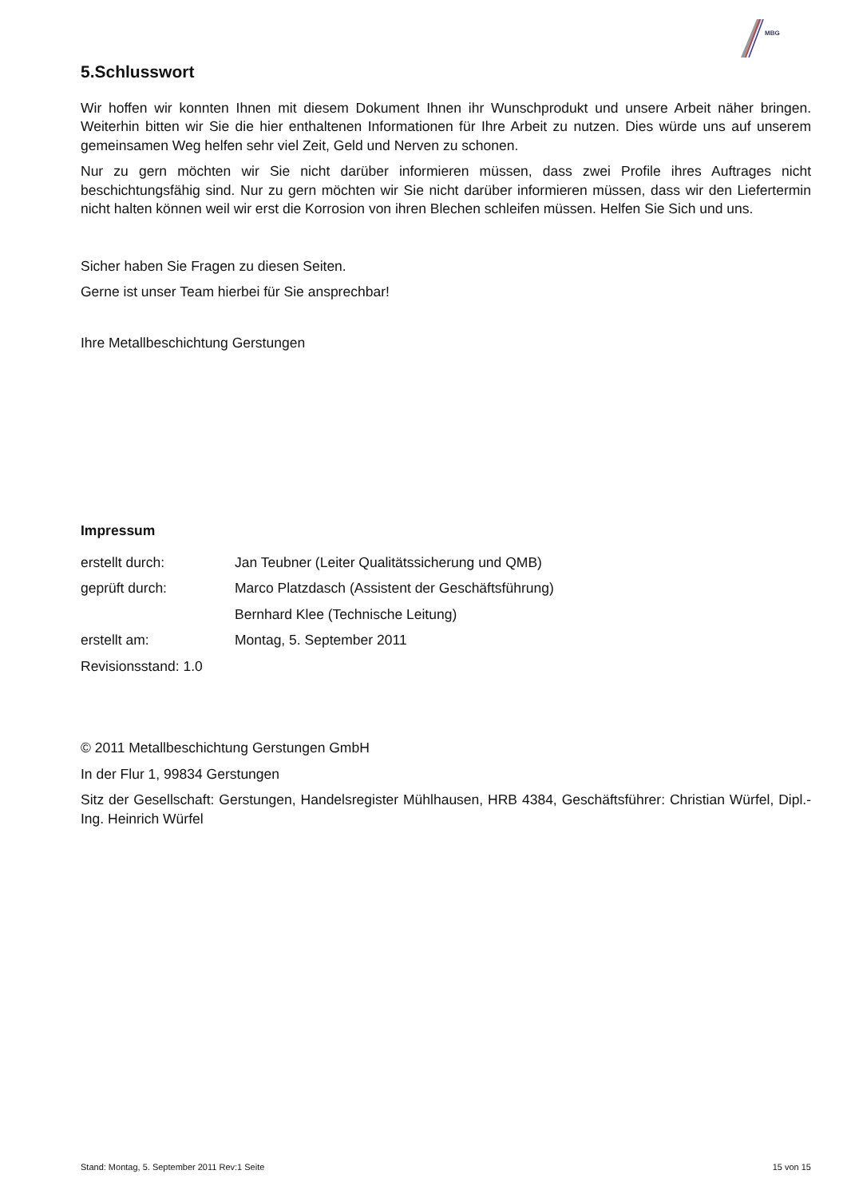MBG
5.Schlusswort
Wir hoffen wir konnten Ihnen mit diesem Dokument Ihnen ihr Wunschprodukt und unsere Arbeit näher bringen. Weiterhin bitten wir Sie die hier enthaltenen Informationen für Ihre Arbeit zu nutzen. Dies würde uns auf unserem gemeinsamen Weg helfen sehr viel Zeit, Geld und Nerven zu schonen.
Nur zu gern möchten wir Sie nicht darüber informieren müssen, dass zwei Profile ihres Auftrages nicht beschichtungsfähig sind. Nur zu gern möchten wir Sie nicht darüber informieren müssen, dass wir den Liefertermin nicht halten können weil wir erst die Korrosion von ihren Blechen schleifen müssen. Helfen Sie Sich und uns.
Sicher haben Sie Fragen zu diesen Seiten.
Gerne ist unser Team hierbei für Sie ansprechbar!
Ihre Metallbeschichtung Gerstungen
Impressum
| erstellt durch: | Jan Teubner (Leiter Qualitätssicherung und QMB) |
| geprüft durch: | Marco Platzdasch (Assistent der Geschäftsführung) |
| | Bernhard Klee (Technische Leitung) |
| erstellt am: | Montag, 5. September 2011 |
| Revisionsstand: 1.0 | |
© 2011 Metallbeschichtung Gerstungen GmbH
In der Flur 1, 99834 Gerstungen
Sitz der Gesellschaft: Gerstungen, Handelsregister Mühlhausen, HRB 4384, Geschäftsführer: Christian Würfel, Dipl.-Ing. Heinrich Würfel
Stand: Montag, 5. September 2011 Rev:1 Seite 15 von 15